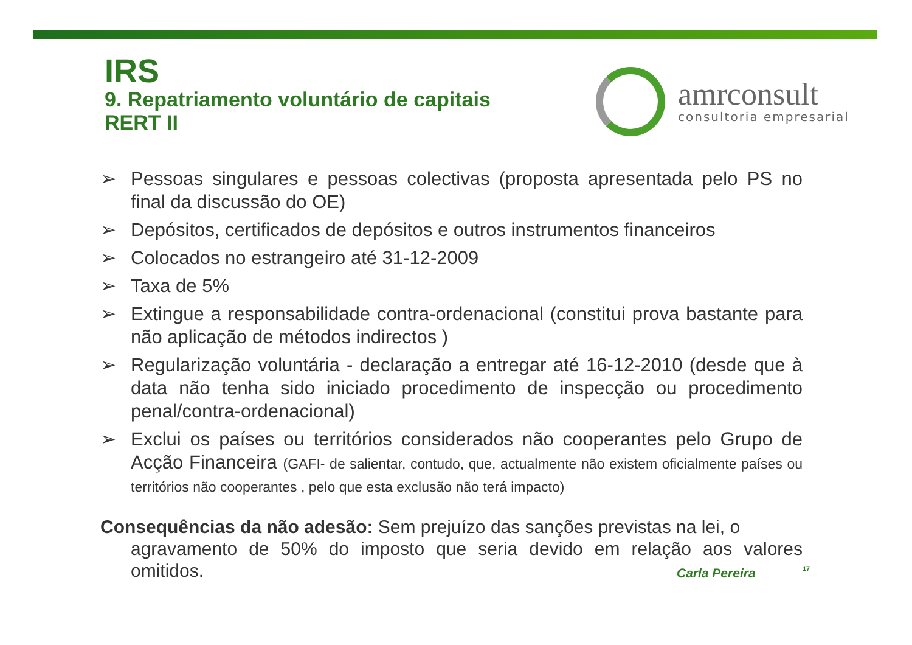IRS
9. Repatriamento voluntário de capitais
RERT II
amrconsult
consultoria empresarial
➢ Pessoas singulares e pessoas colectivas (proposta apresentada pelo PS no final da discussão do OE)
➢ Depósitos, certificados de depósitos e outros instrumentos financeiros
➢ Colocados no estrangeiro até 31-12-2009
➢ Taxa de 5%
➢ Extingue a responsabilidade contra-ordenacional (constitui prova bastante para não aplicação de métodos indirectos )
➢ Regularização voluntária - declaração a entregar até 16-12-2010 (desde que à data não tenha sido iniciado procedimento de inspecção ou procedimento penal/contra-ordenacional)
➢ Exclui os países ou territórios considerados não cooperantes pelo Grupo de Acção Financeira (GAFI- de salientar, contudo, que, actualmente não existem oficialmente países ou territórios não cooperantes , pelo que esta exclusão não terá impacto)
Consequências da não adesão: Sem prejuízo das sanções previstas na lei, o
agravamento de 50% do imposto que seria devido em relação aos valores omitidos.
Carla Pereira 17